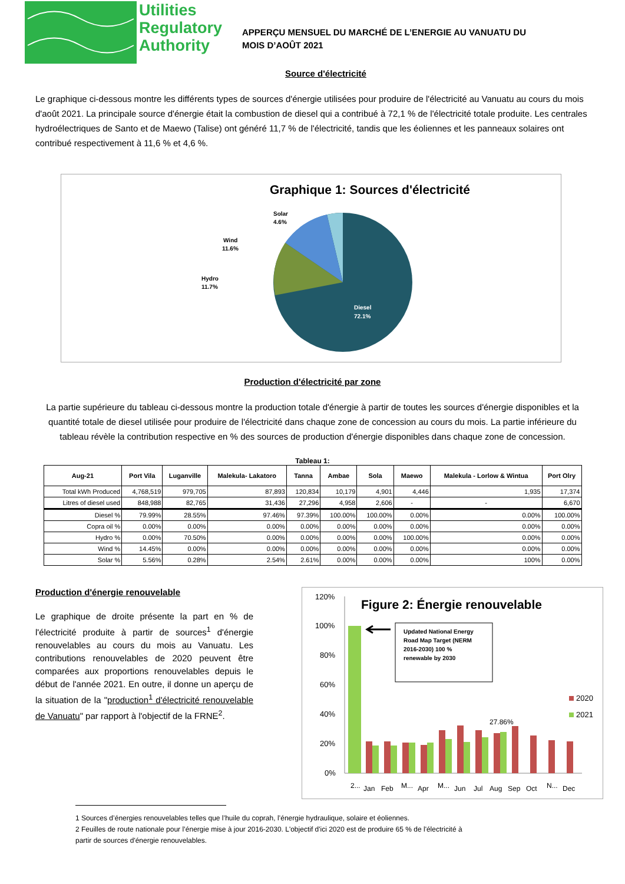Utilities
Regulatory
Authority
APPERÇU MENSUEL DU MARCHÉ DE L’ENERGIE AU VANUATU DU
MOIS D’AOÛT 2021
Source d'électricité
Le graphique ci-dessous montre les différents types de sources d'énergie utilisées pour produire de l'électricité au Vanuatu au cours du mois d'août 2021. La principale source d'énergie était la combustion de diesel qui a contribué à 72,1 % de l'électricité totale produite. Les centrales hydroélectriques de Santo et de Maewo (Talise) ont généré 11,7 % de l'électricité, tandis que les éoliennes et les panneaux solaires ont contribué respectivement à 11,6 % et 4,6 %.
Graphique 1: Sources d'électricité
Solar
4.6%
Wind
11.6%
Hydro
11.7%
Diesel
72.1%
Production d'électricité par zone
La partie supérieure du tableau ci-dessous montre la production totale d'énergie à partir de toutes les sources d'énergie disponibles et la quantité totale de diesel utilisée pour produire de l'électricité dans chaque zone de concession au cours du mois. La partie inférieure du tableau révèle la contribution respective en % des sources de production d'énergie disponibles dans chaque zone de concession.
Tableau 1:
| Aug-21 | Port Vila | Luganville | Malekula- Lakatoro | Tanna | Ambae | Sola | Maewo | Malekula - Lorlow & Wintua | Port Olry |
| --- | --- | --- | --- | --- | --- | --- | --- | --- | --- |
| Total kWh Produced | 4,768,519 | 979,705 | 87,893 | 120,834 | 10,179 | 4,901 | 4,446 | 1,935 | 17,374 |
| Litres of diesel used | 848,988 | 82,765 | 31,436 | 27,296 | 4,958 | 2,606 | - | - | 6,670 |
| Diesel % | 79.99% | 28.55% | 97.46% | 97.39% | 100.00% | 100.00% | 0.00% | 0.00% | 100.00% |
| Copra oil % | 0.00% | 0.00% | 0.00% | 0.00% | 0.00% | 0.00% | 0.00% | 0.00% | 0.00% |
| Hydro % | 0.00% | 70.50% | 0.00% | 0.00% | 0.00% | 0.00% | 100.00% | 0.00% | 0.00% |
| Wind % | 14.45% | 0.00% | 0.00% | 0.00% | 0.00% | 0.00% | 0.00% | 0.00% | 0.00% |
| Solar % | 5.56% | 0.28% | 2.54% | 2.61% | 0.00% | 0.00% | 0.00% | 100% | 0.00% |
Production d'énergie renouvelable
Le graphique de droite présente la part en % de l'électricité produite à partir de sources<sup>1</sup> d'énergie renouvelables au cours du mois au Vanuatu. Les contributions renouvelables de 2020 peuvent être comparées aux proportions renouvelables depuis le début de l'année 2021. En outre, il donne un aperçu de la situation de la "production<sup>1</sup> d'électricité renouvelable de Vanuatu" par rapport à l'objectif de la FRNE<sup>2</sup>.
Figure 2: Énergie renouvelable
120%
100%
80%
60%
40%
20%
0%
Updated National Energy
Road Map Target (NERM
2016-2030) 100 %
renewable by 2030
27.86%
2020
2021
2...
Jan
Feb
M...
Apr
M...
Jun
Jul
Aug
Sep
Oct
N...
Dec
1 Sources d’énergies renouvelables telles que l’huile du coprah, l’énergie hydraulique, solaire et éoliennes.
2 Feuilles de route nationale pour l’énergie mise à jour 2016-2030. L'objectif d'ici 2020 est de produire 65 % de l'électricité à
partir de sources d'énergie renouvelables.